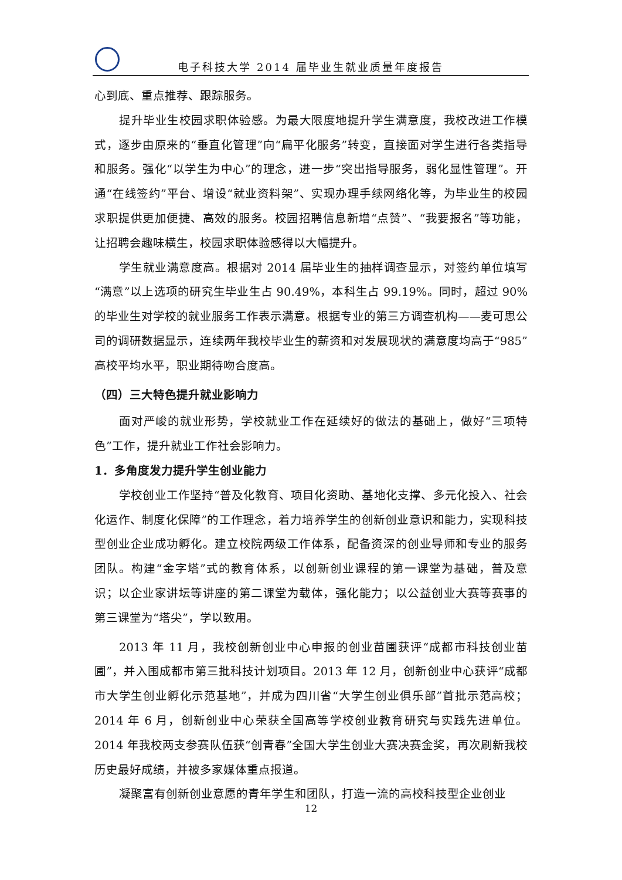电子科技大学 2014 届毕业生就业质量年度报告
心到底、重点推荐、跟踪服务。
提升毕业生校园求职体验感。为最大限度地提升学生满意度，我校改进工作模式，逐步由原来的“垂直化管理”向“扁平化服务”转变，直接面对学生进行各类指导和服务。强化“以学生为中心”的理念，进一步“突出指导服务，弱化显性管理”。开通“在线签约”平台、增设“就业资料架”、实现办理手续网络化等，为毕业生的校园求职提供更加便捷、高效的服务。校园招聘信息新增“点赞”、“我要报名”等功能，让招聘会趣味横生，校园求职体验感得以大幅提升。
学生就业满意度高。根据对 2014 届毕业生的抽样调查显示，对签约单位填写“满意”以上选项的研究生毕业生占 90.49%，本科生占 99.19%。同时，超过 90%的毕业生对学校的就业服务工作表示满意。根据专业的第三方调查机构——麦可思公司的调研数据显示，连续两年我校毕业生的薪资和对发展现状的满意度均高于“985”高校平均水平，职业期待吻合度高。
（四）三大特色提升就业影响力
面对严峻的就业形势，学校就业工作在延续好的做法的基础上，做好“三项特色”工作，提升就业工作社会影响力。
1．多角度发力提升学生创业能力
学校创业工作坚持“普及化教育、项目化资助、基地化支撑、多元化投入、社会化运作、制度化保障”的工作理念，着力培养学生的创新创业意识和能力，实现科技型创业企业成功孵化。建立校院两级工作体系，配备资深的创业导师和专业的服务团队。构建“金字塔”式的教育体系，以创新创业课程的第一课堂为基础，普及意识；以企业家讲坛等讲座的第二课堂为载体，强化能力；以公益创业大赛等赛事的第三课堂为“塔尖”，学以致用。
2013 年 11 月，我校创新创业中心申报的创业苗圃获评“成都市科技创业苗圃”，并入围成都市第三批科技计划项目。2013 年 12 月，创新创业中心获评“成都市大学生创业孵化示范基地”，并成为四川省“大学生创业俱乐部”首批示范高校；2014 年 6 月，创新创业中心荣获全国高等学校创业教育研究与实践先进单位。2014 年我校两支参赛队伍获“创青春”全国大学生创业大赛决赛金奖，再次刷新我校历史最好成绩，并被多家媒体重点报道。
凝聚富有创新创业意愿的青年学生和团队，打造一流的高校科技型企业创业
12